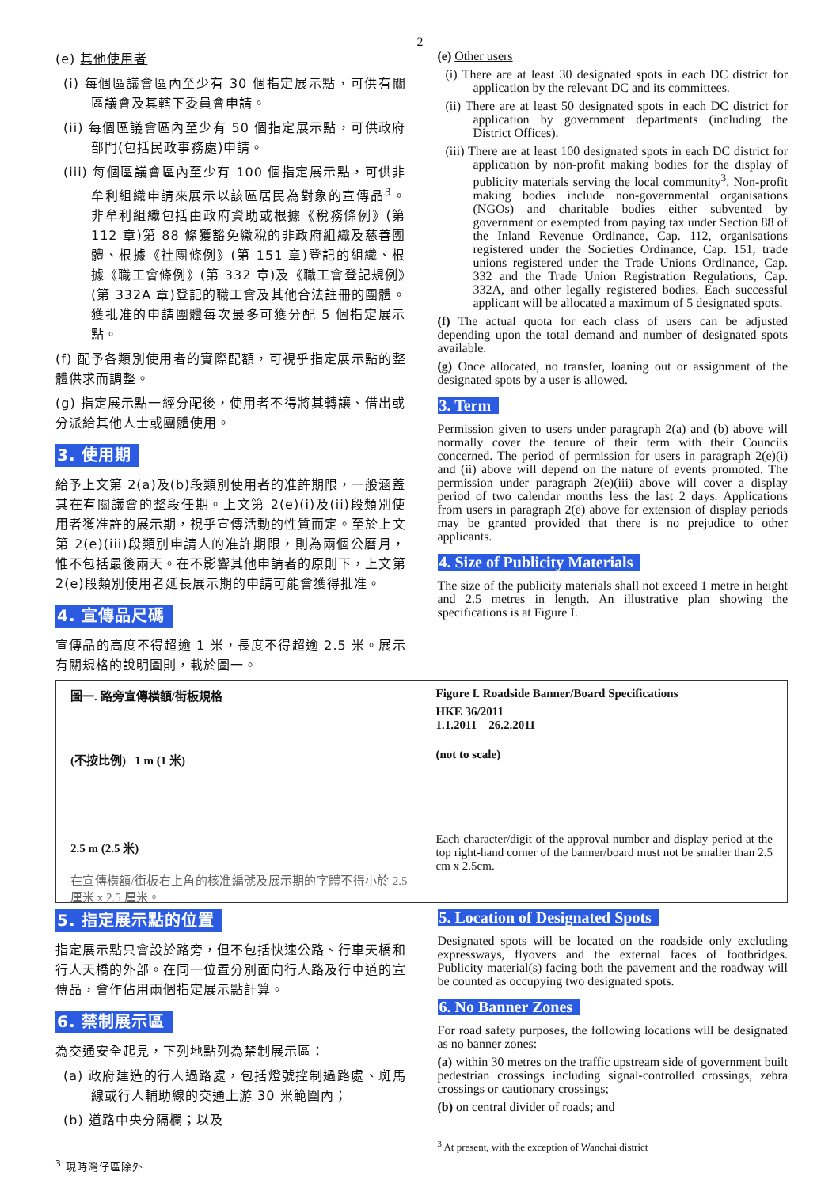2
(e) 其他使用者
(i) 每個區議會區內至少有 30 個指定展示點，可供有關區議會及其轄下委員會申請。
(ii) 每個區議會區內至少有 50 個指定展示點，可供政府部門(包括民政事務處)申請。
(iii) 每個區議會區內至少有 100 個指定展示點，可供非牟利組織申請來展示以該區居民為對象的宣傳品<sup>3</sup>。非牟利組織包括由政府資助或根據《稅務條例》(第 112 章)第 88 條獲豁免繳稅的非政府組織及慈善團體、根據《社團條例》(第 151 章)登記的組織、根據《職工會條例》(第 332 章)及《職工會登記規例》(第 332A 章)登記的職工會及其他合法註冊的團體。獲批准的申請團體每次最多可獲分配 5 個指定展示點。
(f) 配予各類別使用者的實際配額，可視乎指定展示點的整體供求而調整。
(g) 指定展示點一經分配後，使用者不得將其轉讓、借出或分派給其他人士或團體使用。
3. 使用期
給予上文第 2(a)及(b)段類別使用者的准許期限，一般涵蓋其在有關議會的整段任期。上文第 2(e)(i)及(ii)段類別使用者獲准許的展示期，視乎宣傳活動的性質而定。至於上文第 2(e)(iii)段類別申請人的准許期限，則為兩個公曆月，惟不包括最後兩天。在不影響其他申請者的原則下，上文第 2(e)段類別使用者延長展示期的申請可能會獲得批准。
4. 宣傳品尺碼
宣傳品的高度不得超逾 1 米，長度不得超逾 2.5 米。展示有關規格的說明圖則，載於圖一。
(e) Other users
(i) There are at least 30 designated spots in each DC district for application by the relevant DC and its committees.
(ii) There are at least 50 designated spots in each DC district for application by government departments (including the District Offices).
(iii) There are at least 100 designated spots in each DC district for application by non-profit making bodies for the display of publicity materials serving the local community<sup>3</sup>. Non-profit making bodies include non-governmental organisations (NGOs) and charitable bodies either subvented by government or exempted from paying tax under Section 88 of the Inland Revenue Ordinance, Cap. 112, organisations registered under the Societies Ordinance, Cap. 151, trade unions registered under the Trade Unions Ordinance, Cap. 332 and the Trade Union Registration Regulations, Cap. 332A, and other legally registered bodies. Each successful applicant will be allocated a maximum of 5 designated spots.
(f) The actual quota for each class of users can be adjusted depending upon the total demand and number of designated spots available.
(g) Once allocated, no transfer, loaning out or assignment of the designated spots by a user is allowed.
3. Term
Permission given to users under paragraph 2(a) and (b) above will normally cover the tenure of their term with their Councils concerned. The period of permission for users in paragraph 2(e)(i) and (ii) above will depend on the nature of events promoted. The permission under paragraph 2(e)(iii) above will cover a display period of two calendar months less the last 2 days. Applications from users in paragraph 2(e) above for extension of display periods may be granted provided that there is no prejudice to other applicants.
4. Size of Publicity Materials
The size of the publicity materials shall not exceed 1 metre in height and 2.5 metres in length. An illustrative plan showing the specifications is at Figure I.
圖一. 路旁宣傳橫額/街板規格
(不按比例) 1 m (1 米)
2.5 m (2.5 米)
在宣傳橫額/街板右上角的核准編號及展示期的字體不得小於 2.5 厘米 x 2.5 厘米。
Figure I. Roadside Banner/Board Specifications
HKE 36/2011
1.1.2011 – 26.2.2011
(not to scale)
Each character/digit of the approval number and display period at the top right-hand corner of the banner/board must not be smaller than 2.5 cm x 2.5cm.
5. 指定展示點的位置
指定展示點只會設於路旁，但不包括快速公路、行車天橋和行人天橋的外部。在同一位置分別面向行人路及行車道的宣傳品，會作佔用兩個指定展示點計算。
6. 禁制展示區
為交通安全起見，下列地點列為禁制展示區：
(a) 政府建造的行人過路處，包括燈號控制過路處、斑馬線或行人輔助線的交通上游 30 米範圍內；
(b) 道路中央分隔欄；以及
<sup>3</sup> 現時灣仔區除外
5. Location of Designated Spots
Designated spots will be located on the roadside only excluding expressways, flyovers and the external faces of footbridges. Publicity material(s) facing both the pavement and the roadway will be counted as occupying two designated spots.
6. No Banner Zones
For road safety purposes, the following locations will be designated as no banner zones:
(a) within 30 metres on the traffic upstream side of government built pedestrian crossings including signal-controlled crossings, zebra crossings or cautionary crossings;
(b) on central divider of roads; and
<sup>3</sup> At present, with the exception of Wanchai district